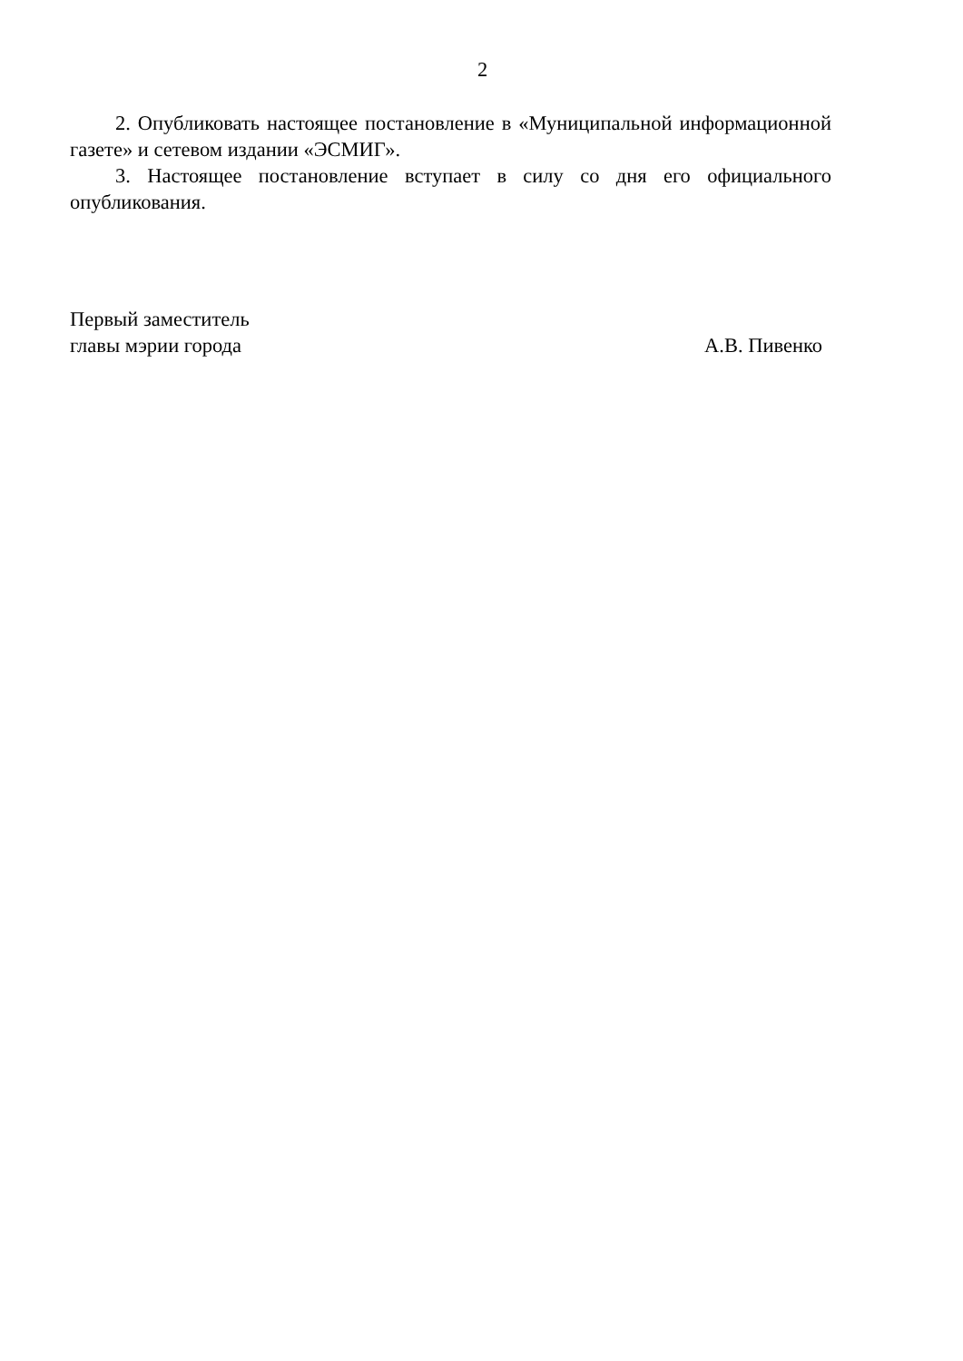2
2. Опубликовать настоящее постановление в «Муниципальной информационной газете» и сетевом издании «ЭСМИГ».
3. Настоящее постановление вступает в силу со дня его официального опубликования.
Первый заместитель
главы мэрии города
А.В. Пивенко